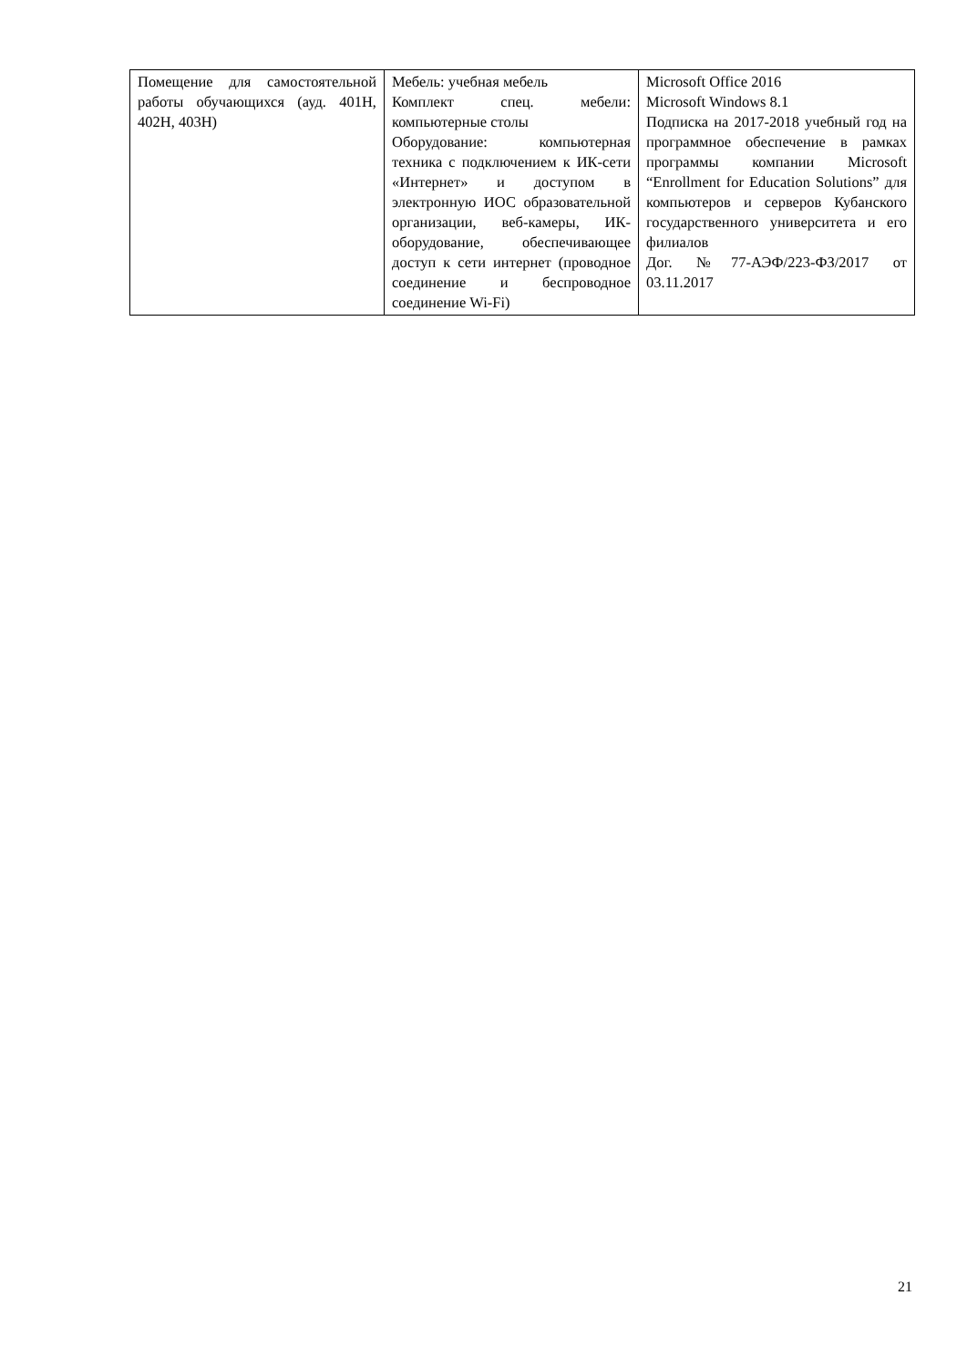| Помещение для самостоятельной работы обучающихся (ауд. 401Н, 402Н, 403Н) | Мебель: учебная мебель Комплект спец. мебели: компьютерные столы Оборудование: компьютерная техника с подключением к ИК-сети «Интернет» и доступом в электронную ИОС образовательной организации, веб-камеры, ИК-оборудование, обеспечивающее доступ к сети интернет (проводное соединение и беспроводное соединение Wi-Fi) | Microsoft Office 2016 Microsoft Windows 8.1 Подписка на 2017-2018 учебный год на программное обеспечение в рамках программы компании Microsoft “Enrollment for Education Solutions” для компьютеров и серверов Кубанского государственного университета и его филиалов Дог. №77-АЭФ/223-ФЗ/2017 от 03.11.2017 |
21